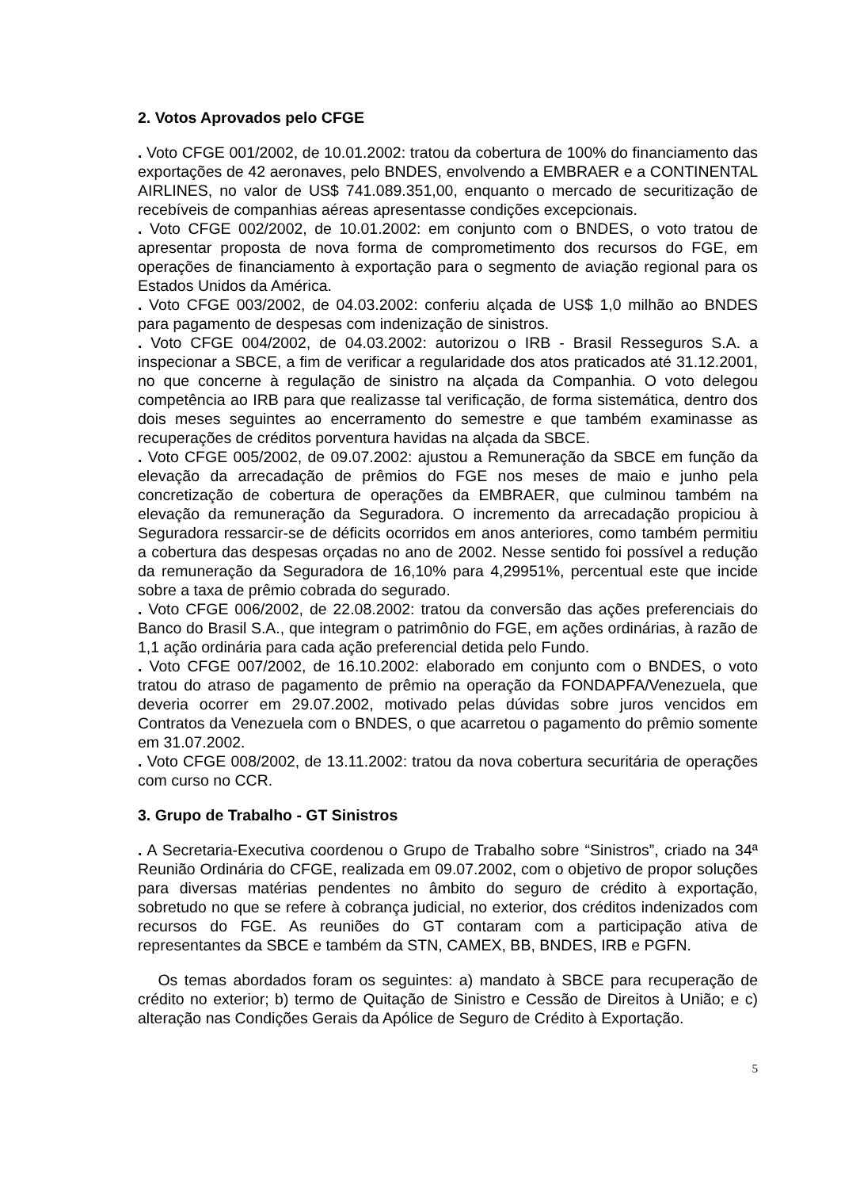2. Votos Aprovados pelo CFGE
. Voto CFGE 001/2002, de 10.01.2002: tratou da cobertura de 100% do financiamento das exportações de 42 aeronaves, pelo BNDES, envolvendo a EMBRAER e a CONTINENTAL AIRLINES, no valor de US$ 741.089.351,00, enquanto o mercado de securitização de recebíveis de companhias aéreas apresentasse condições excepcionais.
. Voto CFGE 002/2002, de 10.01.2002: em conjunto com o BNDES, o voto tratou de apresentar proposta de nova forma de comprometimento dos recursos do FGE, em operações de financiamento à exportação para o segmento de aviação regional para os Estados Unidos da América.
. Voto CFGE 003/2002, de 04.03.2002: conferiu alçada de US$ 1,0 milhão ao BNDES para pagamento de despesas com indenização de sinistros.
. Voto CFGE 004/2002, de 04.03.2002: autorizou o IRB - Brasil Resseguros S.A. a inspecionar a SBCE, a fim de verificar a regularidade dos atos praticados até 31.12.2001, no que concerne à regulação de sinistro na alçada da Companhia. O voto delegou competência ao IRB para que realizasse tal verificação, de forma sistemática, dentro dos dois meses seguintes ao encerramento do semestre e que também examinasse as recuperações de créditos porventura havidas na alçada da SBCE.
. Voto CFGE 005/2002, de 09.07.2002: ajustou a Remuneração da SBCE em função da elevação da arrecadação de prêmios do FGE nos meses de maio e junho pela concretização de cobertura de operações da EMBRAER, que culminou também na elevação da remuneração da Seguradora. O incremento da arrecadação propiciou à Seguradora ressarcir-se de déficits ocorridos em anos anteriores, como também permitiu a cobertura das despesas orçadas no ano de 2002. Nesse sentido foi possível a redução da remuneração da Seguradora de 16,10% para 4,29951%, percentual este que incide sobre a taxa de prêmio cobrada do segurado.
. Voto CFGE 006/2002, de 22.08.2002: tratou da conversão das ações preferenciais do Banco do Brasil S.A., que integram o patrimônio do FGE, em ações ordinárias, à razão de 1,1 ação ordinária para cada ação preferencial detida pelo Fundo.
. Voto CFGE 007/2002, de 16.10.2002: elaborado em conjunto com o BNDES, o voto tratou do atraso de pagamento de prêmio na operação da FONDAPFA/Venezuela, que deveria ocorrer em 29.07.2002, motivado pelas dúvidas sobre juros vencidos em Contratos da Venezuela com o BNDES, o que acarretou o pagamento do prêmio somente em 31.07.2002.
. Voto CFGE 008/2002, de 13.11.2002: tratou da nova cobertura securitária de operações com curso no CCR.
3. Grupo de Trabalho - GT Sinistros
. A Secretaria-Executiva coordenou o Grupo de Trabalho sobre “Sinistros”, criado na 34ª Reunião Ordinária do CFGE, realizada em 09.07.2002, com o objetivo de propor soluções para diversas matérias pendentes no âmbito do seguro de crédito à exportação, sobretudo no que se refere à cobrança judicial, no exterior, dos créditos indenizados com recursos do FGE. As reuniões do GT contaram com a participação ativa de representantes da SBCE e também da STN, CAMEX, BB, BNDES, IRB e PGFN.
Os temas abordados foram os seguintes: a) mandato à SBCE para recuperação de crédito no exterior; b) termo de Quitação de Sinistro e Cessão de Direitos à União; e c) alteração nas Condições Gerais da Apólice de Seguro de Crédito à Exportação.
5